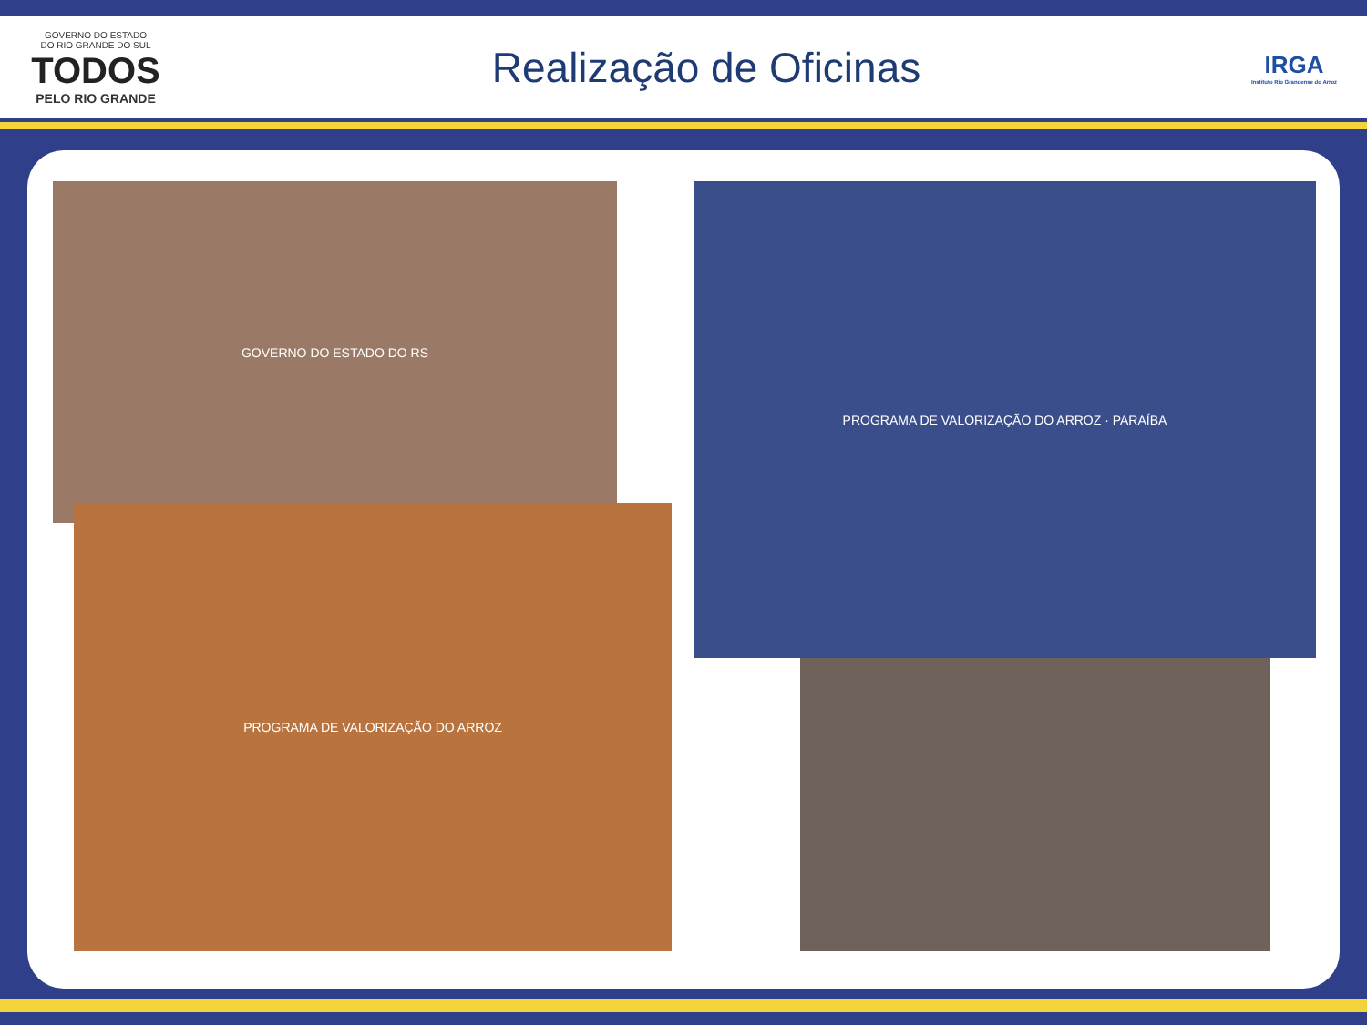GOVERNO DO ESTADO
DO RIO GRANDE DO SUL
TODOS
PELO RIO GRANDE
Realização de Oficinas
IRGA
Instituto Rio Grandense do Arroz
GOVERNO DO ESTADO DO RS
PROGRAMA DE VALORIZAÇÃO DO ARROZ
PROGRAMA DE VALORIZAÇÃO DO ARROZ · PARAÍBA